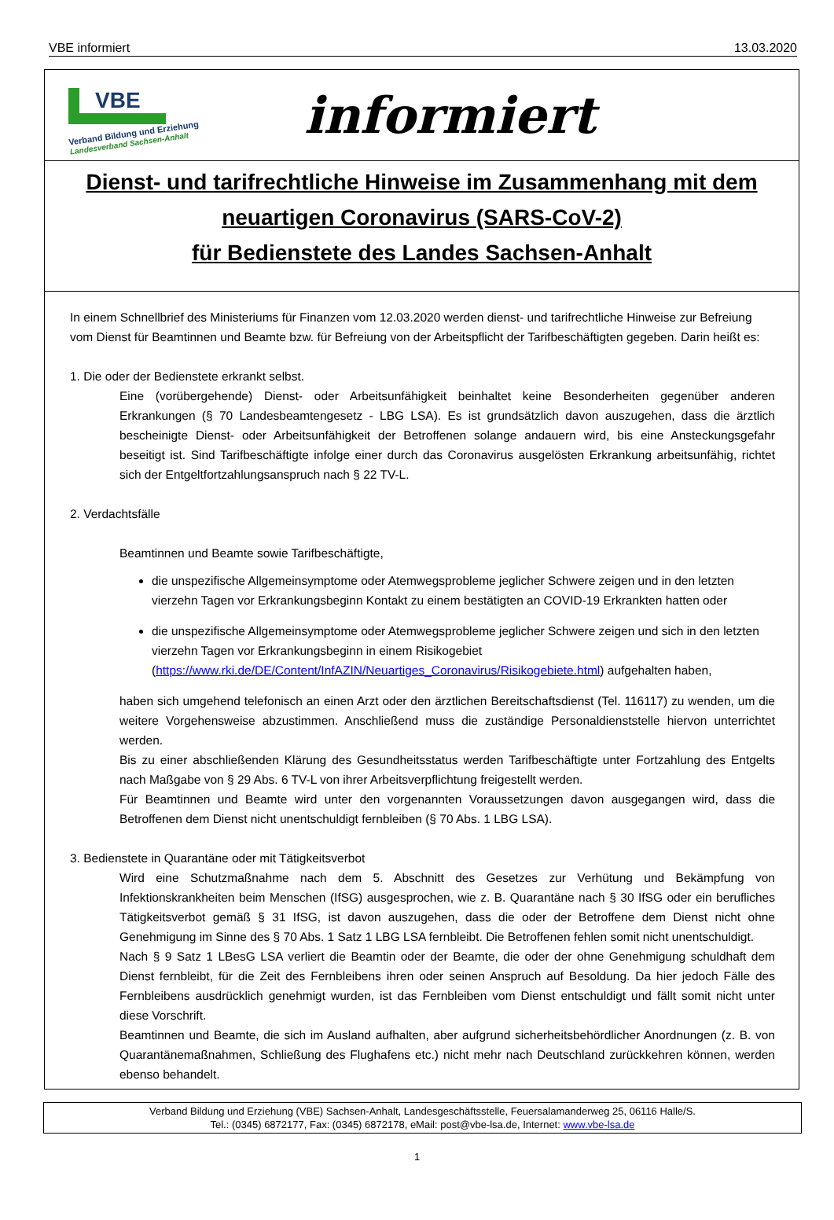VBE informiert 13.03.2020
VBE
Verband Bildung und Erziehung
Landesverband Sachsen-Anhalt
informiert
Dienst- und tarifrechtliche Hinweise im Zusammenhang mit dem
neuartigen Coronavirus (SARS-CoV-2)
für Bedienstete des Landes Sachsen-Anhalt
In einem Schnellbrief des Ministeriums für Finanzen vom 12.03.2020 werden dienst- und tarifrechtliche Hinweise zur Befreiung vom Dienst für Beamtinnen und Beamte bzw. für Befreiung von der Arbeitspflicht der Tarifbeschäftigten gegeben. Darin heißt es:
1. Die oder der Bedienstete erkrankt selbst.
Eine (vorübergehende) Dienst- oder Arbeitsunfähigkeit beinhaltet keine Besonderheiten gegenüber anderen Erkrankungen (§ 70 Landesbeamtengesetz - LBG LSA). Es ist grundsätzlich davon auszugehen, dass die ärztlich bescheinigte Dienst- oder Arbeitsunfähigkeit der Betroffenen solange andauern wird, bis eine Ansteckungsgefahr beseitigt ist. Sind Tarifbeschäftigte infolge einer durch das Coronavirus ausgelösten Erkrankung arbeitsunfähig, richtet sich der Entgeltfortzahlungsanspruch nach § 22 TV-L.
2. Verdachtsfälle
Beamtinnen und Beamte sowie Tarifbeschäftigte,
die unspezifische Allgemeinsymptome oder Atemwegsprobleme jeglicher Schwere zeigen und in den letzten vierzehn Tagen vor Erkrankungsbeginn Kontakt zu einem bestätigten an COVID-19 Erkrankten hatten oder
die unspezifische Allgemeinsymptome oder Atemwegsprobleme jeglicher Schwere zeigen und sich in den letzten vierzehn Tagen vor Erkrankungsbeginn in einem Risikogebiet (https://www.rki.de/DE/Content/InfAZIN/Neuartiges_Coronavirus/Risikogebiete.html) aufgehalten haben,
haben sich umgehend telefonisch an einen Arzt oder den ärztlichen Bereitschaftsdienst (Tel. 116117) zu wenden, um die weitere Vorgehensweise abzustimmen. Anschließend muss die zuständige Personaldienststelle hiervon unterrichtet werden.
Bis zu einer abschließenden Klärung des Gesundheitsstatus werden Tarifbeschäftigte unter Fortzahlung des Entgelts nach Maßgabe von § 29 Abs. 6 TV-L von ihrer Arbeitsverpflichtung freigestellt werden.
Für Beamtinnen und Beamte wird unter den vorgenannten Voraussetzungen davon ausgegangen wird, dass die Betroffenen dem Dienst nicht unentschuldigt fernbleiben (§ 70 Abs. 1 LBG LSA).
3. Bedienstete in Quarantäne oder mit Tätigkeitsverbot
Wird eine Schutzmaßnahme nach dem 5. Abschnitt des Gesetzes zur Verhütung und Bekämpfung von Infektionskrankheiten beim Menschen (IfSG) ausgesprochen, wie z. B. Quarantäne nach § 30 IfSG oder ein berufliches Tätigkeitsverbot gemäß § 31 IfSG, ist davon auszugehen, dass die oder der Betroffene dem Dienst nicht ohne Genehmigung im Sinne des § 70 Abs. 1 Satz 1 LBG LSA fernbleibt. Die Betroffenen fehlen somit nicht unentschuldigt.
Nach § 9 Satz 1 LBesG LSA verliert die Beamtin oder der Beamte, die oder der ohne Genehmigung schuldhaft dem Dienst fernbleibt, für die Zeit des Fernbleibens ihren oder seinen Anspruch auf Besoldung. Da hier jedoch Fälle des Fernbleibens ausdrücklich genehmigt wurden, ist das Fernbleiben vom Dienst entschuldigt und fällt somit nicht unter diese Vorschrift.
Beamtinnen und Beamte, die sich im Ausland aufhalten, aber aufgrund sicherheitsbehördlicher Anordnungen (z. B. von Quarantänemaßnahmen, Schließung des Flughafens etc.) nicht mehr nach Deutschland zurückkehren können, werden ebenso behandelt.
Verband Bildung und Erziehung (VBE) Sachsen-Anhalt, Landesgeschäftsstelle, Feuersalamanderweg 25, 06116 Halle/S.
Tel.: (0345) 6872177, Fax: (0345) 6872178, eMail: post@vbe-lsa.de, Internet: www.vbe-lsa.de
1